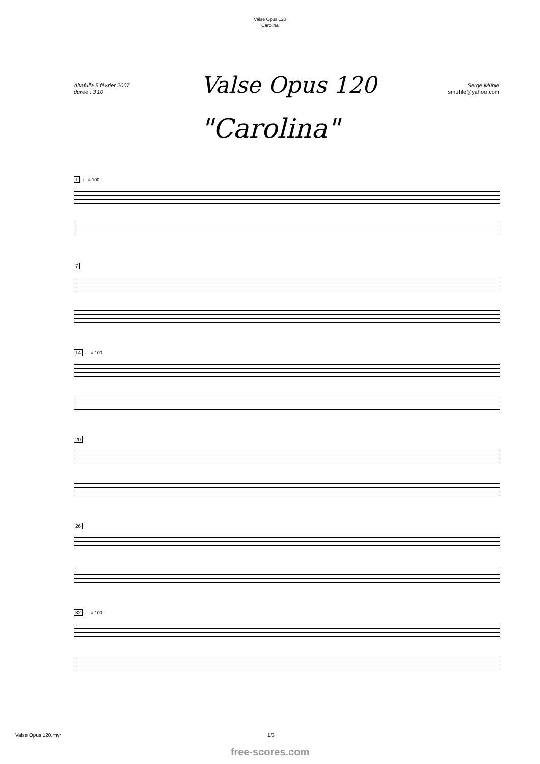Valse Opus 120
"Carolina"
Altafulla 5 février 2007
durée : 3'10
Valse Opus 120
Serge Mühle
smuhle@yahoo.com
"Carolina"
1 ♩ = 100
7
14 ♩ = 100
20
26
32 ♩ = 100
Valse Opus 120.myr 1/3
free-scores.com